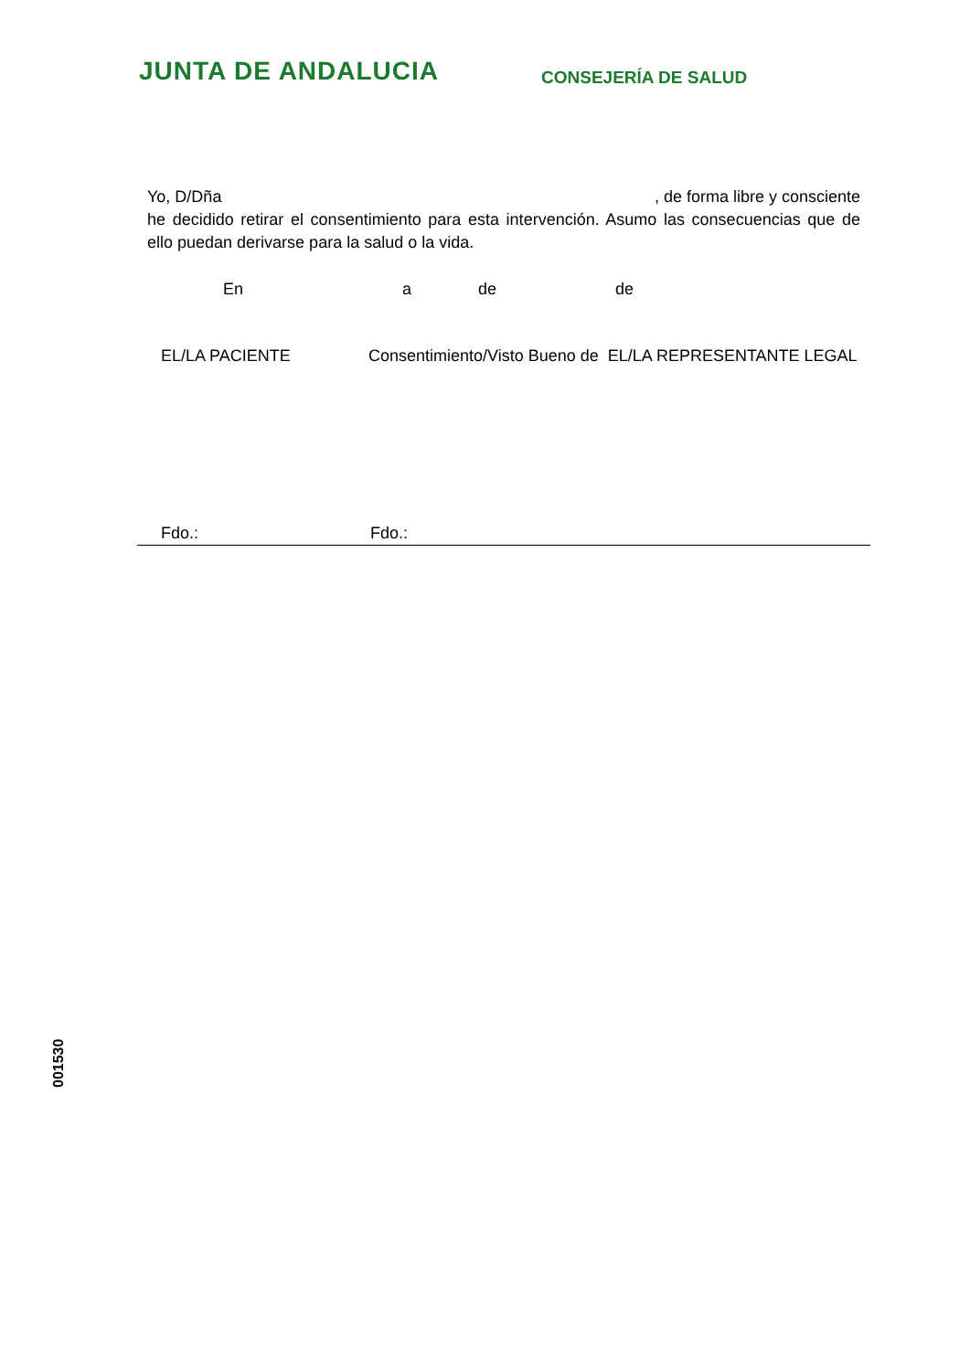JUNTA DE ANDALUCIA
CONSEJERÍA DE SALUD
Yo, D/Dña, de forma libre y consciente
he decidido retirar el consentimiento para esta intervención. Asumo las consecuencias que de ello puedan derivarse para la salud o la vida.
En a de de
EL/LA PACIENTE Consentimiento/Visto Bueno de EL/LA REPRESENTANTE LEGAL
Fdo.: Fdo.:
001530